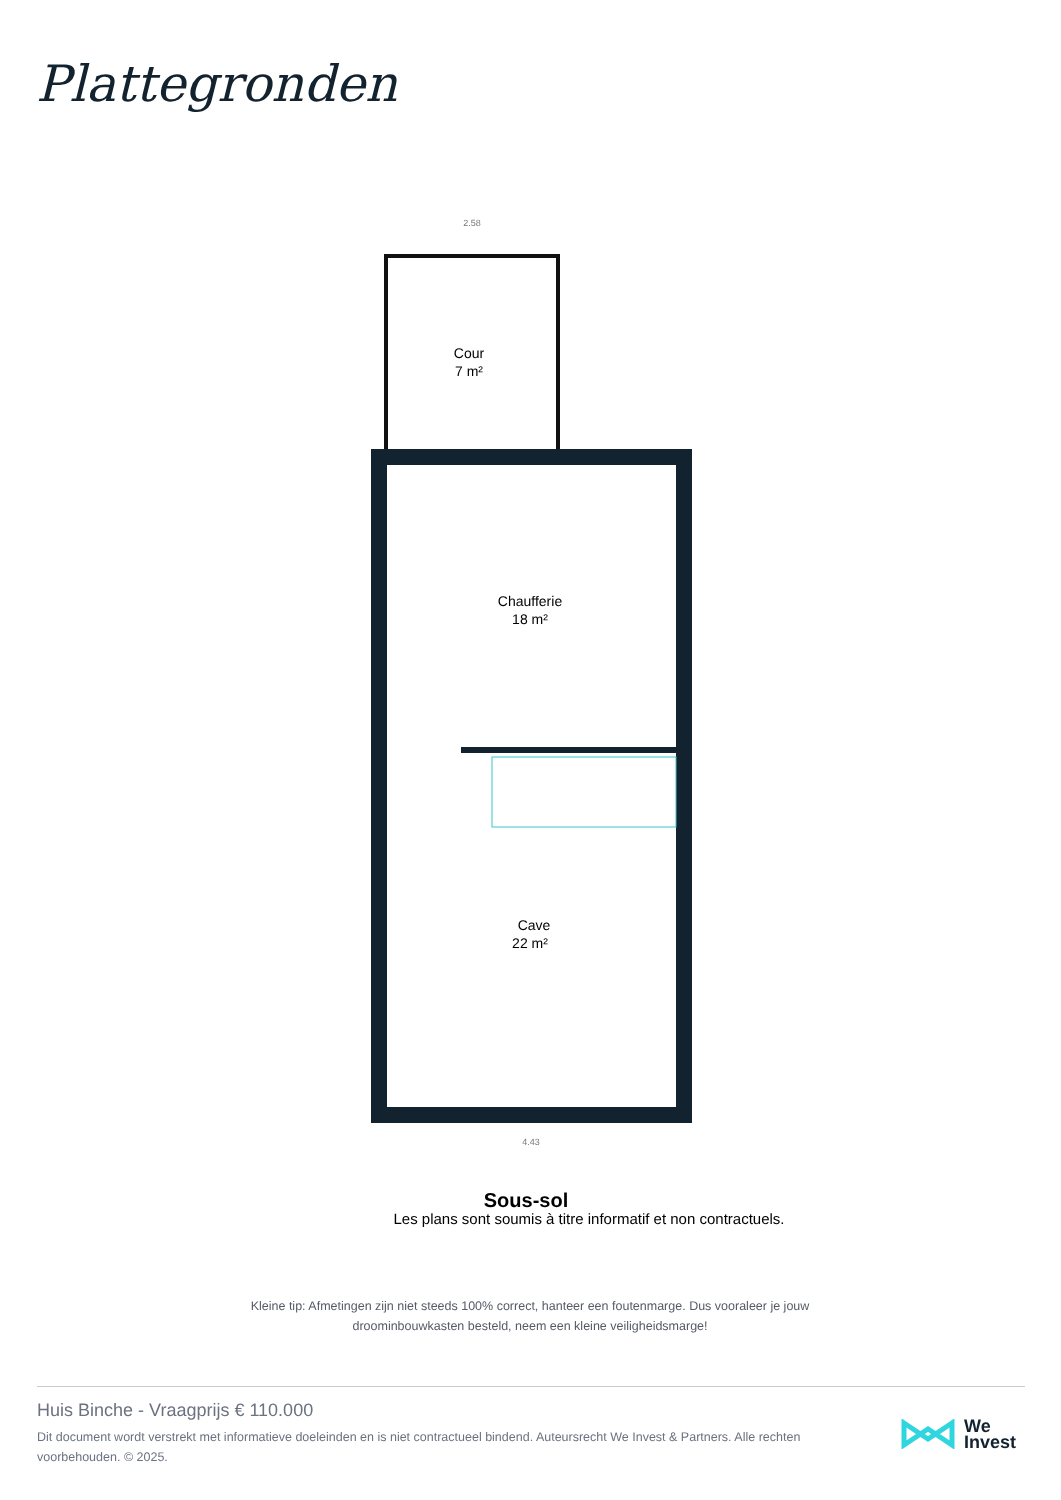Plattegronden
Cour
7 m²
Chaufferie
18 m²
Cave
22 m²
2.58
4.43
Sous-sol
Les plans sont soumis à titre informatif et non contractuels.
Kleine tip: Afmetingen zijn niet steeds 100% correct, hanteer een foutenmarge. Dus vooraleer je jouw droominbouwkasten besteld, neem een kleine veiligheidsmarge!
Huis Binche - Vraagprijs € 110.000
Dit document wordt verstrekt met informatieve doeleinden en is niet contractueel bindend. Auteursrecht We Invest & Partners. Alle rechten voorbehouden. © 2025.
We
Invest